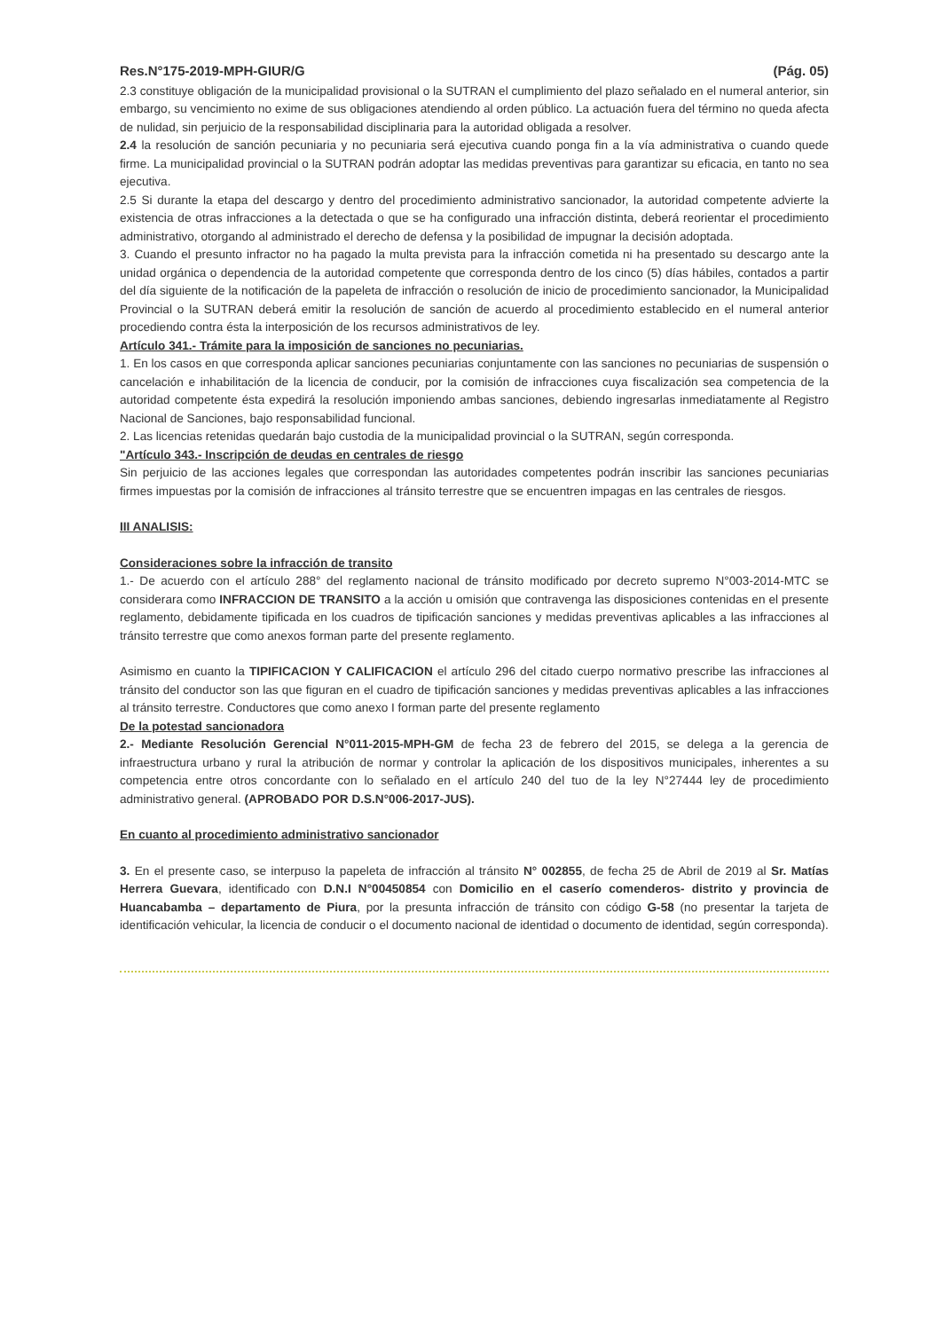Res.N°175-2019-MPH-GIUR/G (Pág. 05)
2.3 constituye obligación de la municipalidad provisional o la SUTRAN el cumplimiento del plazo señalado en el numeral anterior, sin embargo, su vencimiento no exime de sus obligaciones atendiendo al orden público. La actuación fuera del término no queda afecta de nulidad, sin perjuicio de la responsabilidad disciplinaria para la autoridad obligada a resolver.
2.4 la resolución de sanción pecuniaria y no pecuniaria será ejecutiva cuando ponga fin a la vía administrativa o cuando quede firme. La municipalidad provincial o la SUTRAN podrán adoptar las medidas preventivas para garantizar su eficacia, en tanto no sea ejecutiva.
2.5 Si durante la etapa del descargo y dentro del procedimiento administrativo sancionador, la autoridad competente advierte la existencia de otras infracciones a la detectada o que se ha configurado una infracción distinta, deberá reorientar el procedimiento administrativo, otorgando al administrado el derecho de defensa y la posibilidad de impugnar la decisión adoptada.
3. Cuando el presunto infractor no ha pagado la multa prevista para la infracción cometida ni ha presentado su descargo ante la unidad orgánica o dependencia de la autoridad competente que corresponda dentro de los cinco (5) días hábiles, contados a partir del día siguiente de la notificación de la papeleta de infracción o resolución de inicio de procedimiento sancionador, la Municipalidad Provincial o la SUTRAN deberá emitir la resolución de sanción de acuerdo al procedimiento establecido en el numeral anterior procediendo contra ésta la interposición de los recursos administrativos de ley.
Artículo 341.- Trámite para la imposición de sanciones no pecuniarias.
1. En los casos en que corresponda aplicar sanciones pecuniarias conjuntamente con las sanciones no pecuniarias de suspensión o cancelación e inhabilitación de la licencia de conducir, por la comisión de infracciones cuya fiscalización sea competencia de la autoridad competente ésta expedirá la resolución imponiendo ambas sanciones, debiendo ingresarlas inmediatamente al Registro Nacional de Sanciones, bajo responsabilidad funcional.
2. Las licencias retenidas quedarán bajo custodia de la municipalidad provincial o la SUTRAN, según corresponda.
"Artículo 343.- Inscripción de deudas en centrales de riesgo
Sin perjuicio de las acciones legales que correspondan las autoridades competentes podrán inscribir las sanciones pecuniarias firmes impuestas por la comisión de infracciones al tránsito terrestre que se encuentren impagas en las centrales de riesgos.
III ANALISIS:
Consideraciones sobre la infracción de transito
1.- De acuerdo con el artículo 288° del reglamento nacional de tránsito modificado por decreto supremo N°003-2014-MTC se considerara como INFRACCION DE TRANSITO a la acción u omisión que contravenga las disposiciones contenidas en el presente reglamento, debidamente tipificada en los cuadros de tipificación sanciones y medidas preventivas aplicables a las infracciones al tránsito terrestre que como anexos forman parte del presente reglamento.
Asimismo en cuanto la TIPIFICACION Y CALIFICACION el artículo 296 del citado cuerpo normativo prescribe las infracciones al tránsito del conductor son las que figuran en el cuadro de tipificación sanciones y medidas preventivas aplicables a las infracciones al tránsito terrestre. Conductores que como anexo I forman parte del presente reglamento
De la potestad sancionadora
2.- Mediante Resolución Gerencial N°011-2015-MPH-GM de fecha 23 de febrero del 2015, se delega a la gerencia de infraestructura urbano y rural la atribución de normar y controlar la aplicación de los dispositivos municipales, inherentes a su competencia entre otros concordante con lo señalado en el artículo 240 del tuo de la ley N°27444 ley de procedimiento administrativo general. (APROBADO POR D.S.N°006-2017-JUS).
En cuanto al procedimiento administrativo sancionador
3. En el presente caso, se interpuso la papeleta de infracción al tránsito N° 002855, de fecha 25 de Abril de 2019 al Sr. Matías Herrera Guevara, identificado con D.N.I N°00450854 con Domicilio en el caserío comenderos- distrito y provincia de Huancabamba – departamento de Piura, por la presunta infracción de tránsito con código G-58 (no presentar la tarjeta de identificación vehicular, la licencia de conducir o el documento nacional de identidad o documento de identidad, según corresponda).